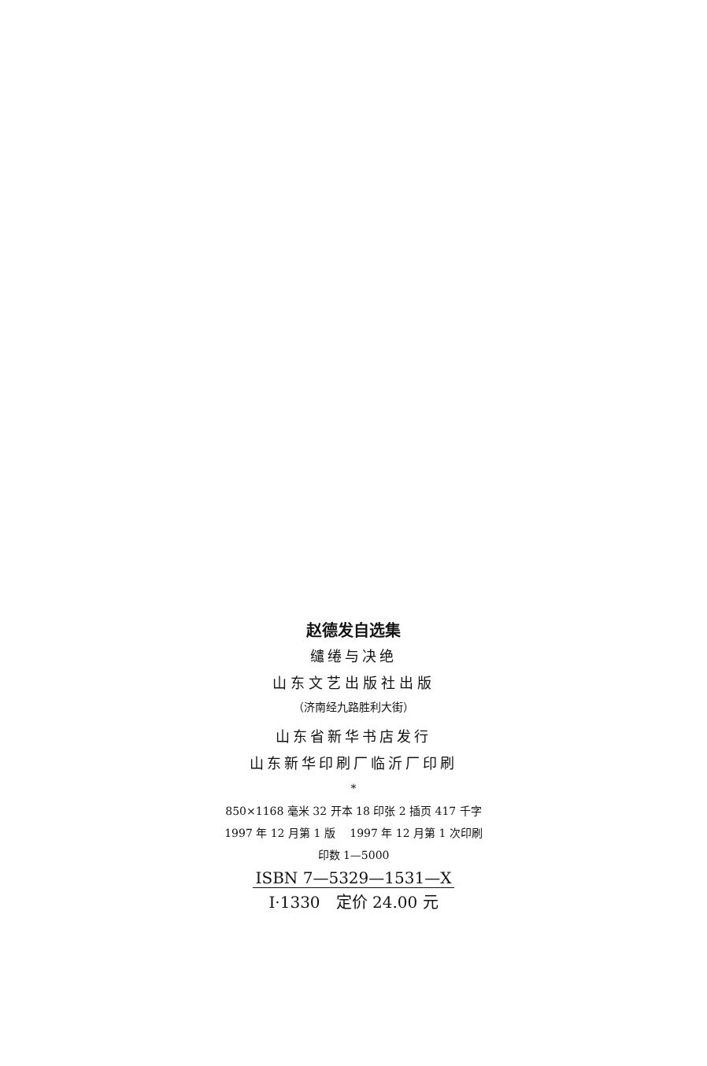赵德发自选集
缱绻与决绝
山东文艺出版社出版
（济南经九路胜利大街）
山东省新华书店发行
山东新华印刷厂临沂厂印刷
*
850×1168 毫米 32 开本 18 印张 2 插页 417 千字
1997 年 12 月第 1 版　 1997 年 12 月第 1 次印刷
印数 1—5000
ISBN 7—5329—1531—X
I·1330　定价 24.00 元